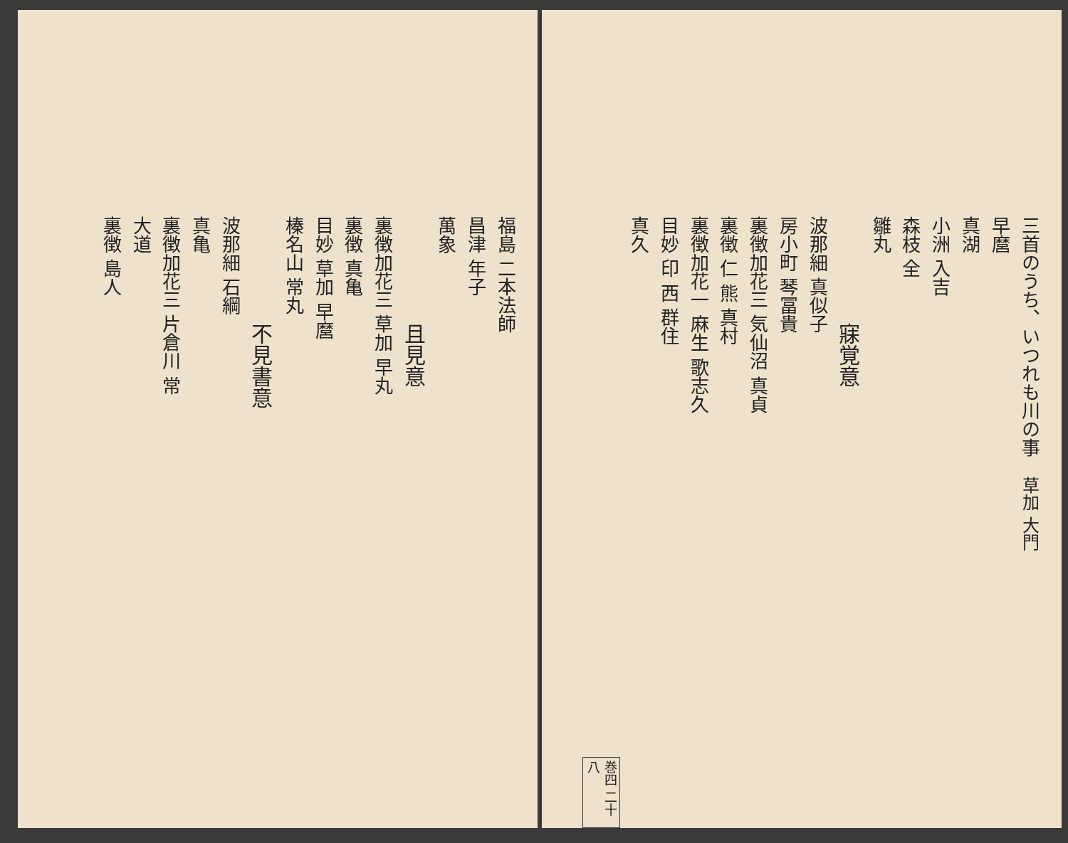三首のうち、いつれも川の事 草加 大門
早麿
真湖
小洲 入吉
森枝 全
雛丸
寐覚意
波那細 真似子
房小町 琴冨貴
裏徴加花三 気仙沼 真貞
裏徴 仁 熊 真村
裏徴加花一 麻生 歌志久
目妙 印 西 群住
真久
巻四 二十八
福島 二本法師
昌津 年子
萬象
且見意
裏徴加花三 草加 早丸
裏徴 真亀
目妙 草加 早麿
榛名山 常丸
不見書意
波那細 石綱
真亀
裏徴加花三 片倉川 常
大道
裏徴 島人